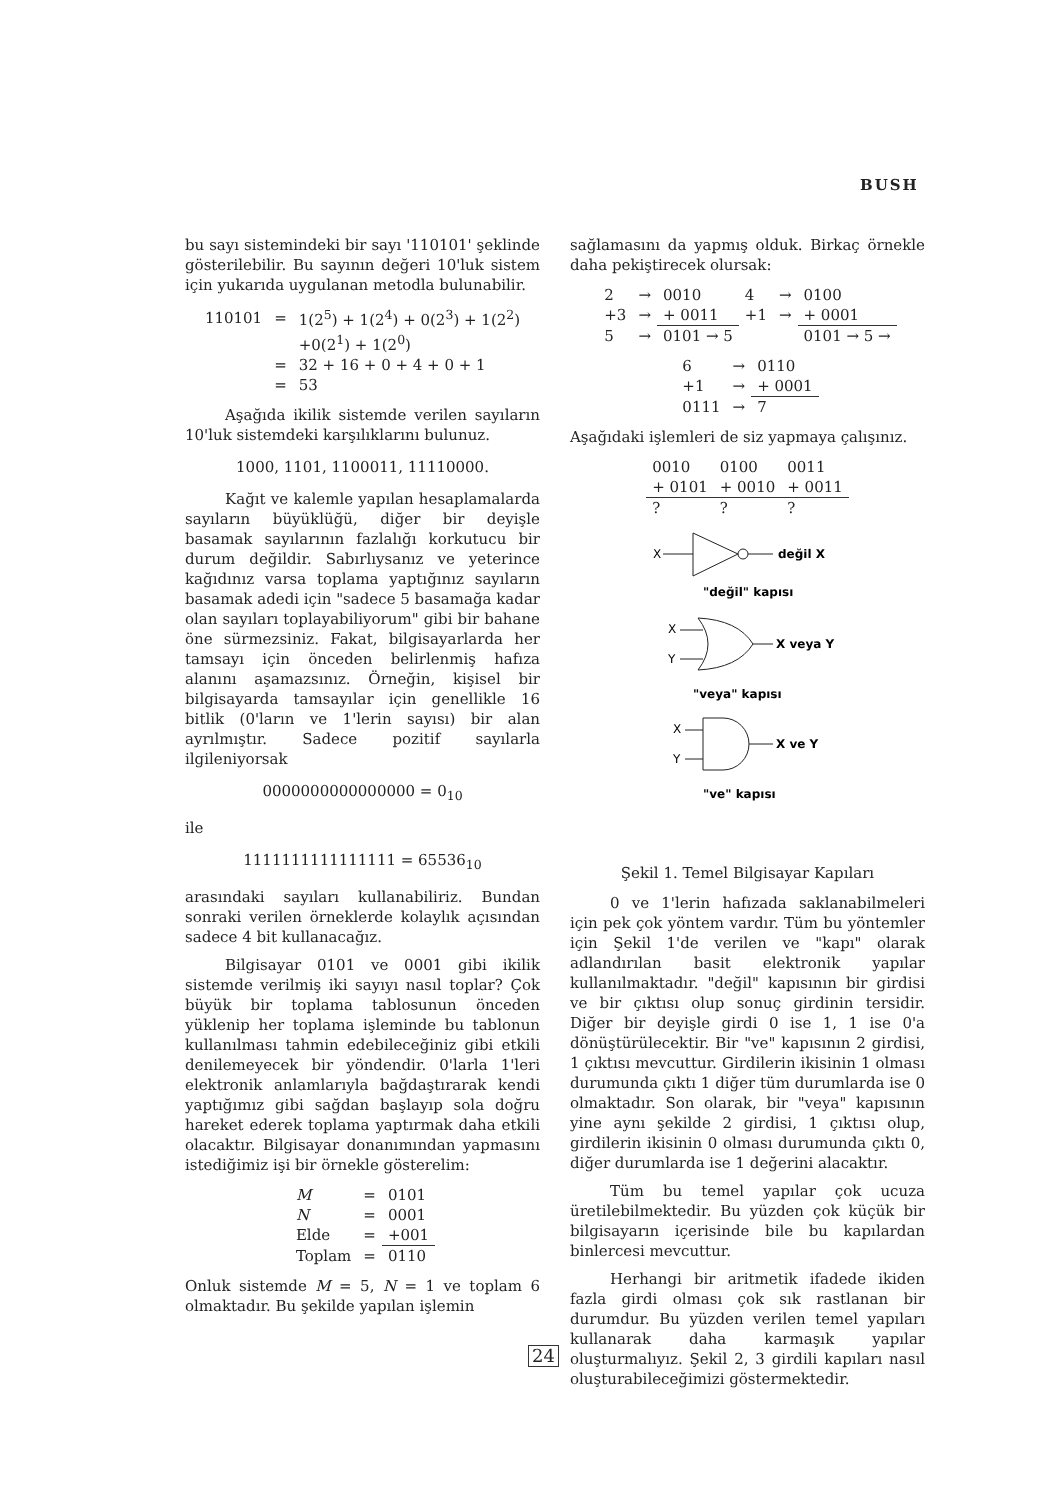BUSH
bu sayı sistemindeki bir sayı '110101' şeklinde gösterilebilir. Bu sayının değeri 10'luk sistem için yukarıda uygulanan metodla bulunabilir.
| 110101 | = | 1(2<sup>5</sup>) + 1(2<sup>4</sup>) + 0(2<sup>3</sup>) + 1(2<sup>2</sup>) |
| | | +0(2<sup>1</sup>) + 1(2<sup>0</sup>) |
| | = | 32 + 16 + 0 + 4 + 0 + 1 |
| | = | 53 |
Aşağıda ikilik sistemde verilen sayıların 10'luk sistemdeki karşılıklarını bulunuz.
1000, 1101, 1100011, 11110000.
Kağıt ve kalemle yapılan hesaplamalarda sayıların büyüklüğü, diğer bir deyişle basamak sayılarının fazlalığı korkutucu bir durum değildir. Sabırlıysanız ve yeterince kağıdınız varsa toplama yaptığınız sayıların basamak adedi için "sadece 5 basamağa kadar olan sayıları toplayabiliyorum" gibi bir bahane öne sürmezsiniz. Fakat, bilgisayarlarda her tamsayı için önceden belirlenmiş hafıza alanını aşamazsınız. Örneğin, kişisel bir bilgisayarda tamsayılar için genellikle 16 bitlik (0'ların ve 1'lerin sayısı) bir alan ayrılmıştır. Sadece pozitif sayılarla ilgileniyorsak
0000000000000000 = 0<sub>10</sub>
ile
1111111111111111 = 65536<sub>10</sub>
arasındaki sayıları kullanabiliriz. Bundan sonraki verilen örneklerde kolaylık açısından sadece 4 bit kullanacağız.
Bilgisayar 0101 ve 0001 gibi ikilik sistemde verilmiş iki sayıyı nasıl toplar? Çok büyük bir toplama tablosunun önceden yüklenip her toplama işleminde bu tablonun kullanılması tahmin edebileceğiniz gibi etkili denilemeyecek bir yöndendir. 0'larla 1'leri elektronik anlamlarıyla bağdaştırarak kendi yaptığımız gibi sağdan başlayıp sola doğru hareket ederek toplama yaptırmak daha etkili olacaktır. Bilgisayar donanımından yapmasını istediğimiz işi bir örnekle gösterelim:
| M | = | 0101 |
| N | = | 0001 |
| Elde | = | +001 |
| Toplam | = | 0110 |
Onluk sistemde M = 5, N = 1 ve toplam 6 olmaktadır. Bu şekilde yapılan işlemin
sağlamasını da yapmış olduk. Birkaç örnekle daha pekiştirecek olursak:
| 2 | → | 0010 | 4 | → | 0100 |
| +3 | → | + 0011 | +1 | → | + 0001 |
| 5 | → | 0101 → 5 | | | 0101 → 5 → |
| 6 | → | 0110 |
| +1 | → | + 0001 |
| 0111 | → | 7 |
Aşağıdaki işlemleri de siz yapmaya çalışınız.
| 0010 | 0100 | 0011 |
| + 0101 | + 0010 | + 0011 |
| ? | ? | ? |
X
değil X
"değil" kapısı
X
Y
X veya Y
"veya" kapısı
X
Y
X ve Y
"ve" kapısı
Şekil 1. Temel Bilgisayar Kapıları
0 ve 1'lerin hafızada saklanabilmeleri için pek çok yöntem vardır. Tüm bu yöntemler için Şekil 1'de verilen ve "kapı" olarak adlandırılan basit elektronik yapılar kullanılmaktadır. "değil" kapısının bir girdisi ve bir çıktısı olup sonuç girdinin tersidir. Diğer bir deyişle girdi 0 ise 1, 1 ise 0'a dönüştürülecektir. Bir "ve" kapısının 2 girdisi, 1 çıktısı mevcuttur. Girdilerin ikisinin 1 olması durumunda çıktı 1 diğer tüm durumlarda ise 0 olmaktadır. Son olarak, bir "veya" kapısının yine aynı şekilde 2 girdisi, 1 çıktısı olup, girdilerin ikisinin 0 olması durumunda çıktı 0, diğer durumlarda ise 1 değerini alacaktır.
Tüm bu temel yapılar çok ucuza üretilebilmektedir. Bu yüzden çok küçük bir bilgisayarın içerisinde bile bu kapılardan binlercesi mevcuttur.
Herhangi bir aritmetik ifadede ikiden fazla girdi olması çok sık rastlanan bir durumdur. Bu yüzden verilen temel yapıları kullanarak daha karmaşık yapılar oluşturmalıyız. Şekil 2, 3 girdili kapıları nasıl oluşturabileceğimizi göstermektedir.
24